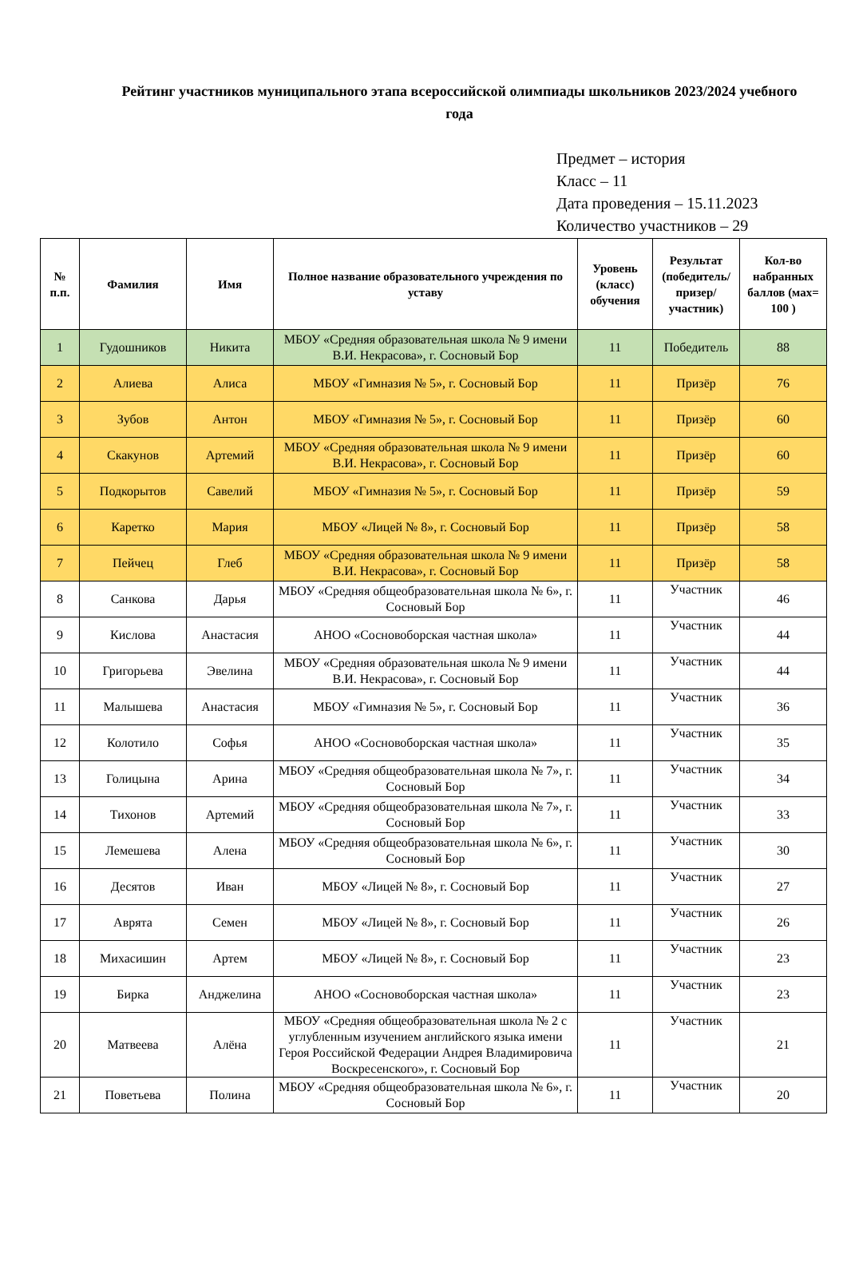Рейтинг участников муниципального этапа всероссийской олимпиады школьников 2023/2024 учебного года
Предмет – история
Класс – 11
Дата проведения – 15.11.2023
Количество участников – 29
| № п.п. | Фамилия | Имя | Полное название образовательного учреждения по уставу | Уровень (класс) обучения | Результат (победитель/ призер/ участник) | Кол-во набранных баллов (мах= 100 ) |
| --- | --- | --- | --- | --- | --- | --- |
| 1 | Гудошников | Никита | МБОУ «Средняя образовательная школа № 9 имени В.И. Некрасова», г. Сосновый Бор | 11 | Победитель | 88 |
| 2 | Алиева | Алиса | МБОУ «Гимназия № 5», г. Сосновый Бор | 11 | Призёр | 76 |
| 3 | Зубов | Антон | МБОУ «Гимназия № 5», г. Сосновый Бор | 11 | Призёр | 60 |
| 4 | Скакунов | Артемий | МБОУ «Средняя образовательная школа № 9 имени В.И. Некрасова», г. Сосновый Бор | 11 | Призёр | 60 |
| 5 | Подкорытов | Савелий | МБОУ «Гимназия № 5», г. Сосновый Бор | 11 | Призёр | 59 |
| 6 | Каретко | Мария | МБОУ «Лицей № 8», г. Сосновый Бор | 11 | Призёр | 58 |
| 7 | Пейчец | Глеб | МБОУ «Средняя образовательная школа № 9 имени В.И. Некрасова», г. Сосновый Бор | 11 | Призёр | 58 |
| 8 | Санкова | Дарья | МБОУ «Средняя общеобразовательная школа № 6», г. Сосновый Бор | 11 | Участник | 46 |
| 9 | Кислова | Анастасия | АНОО «Сосновоборская частная школа» | 11 | Участник | 44 |
| 10 | Григорьева | Эвелина | МБОУ «Средняя образовательная школа № 9 имени В.И. Некрасова», г. Сосновый Бор | 11 | Участник | 44 |
| 11 | Малышева | Анастасия | МБОУ «Гимназия № 5», г. Сосновый Бор | 11 | Участник | 36 |
| 12 | Колотило | Софья | АНОО «Сосновоборская частная школа» | 11 | Участник | 35 |
| 13 | Голицына | Арина | МБОУ «Средняя общеобразовательная школа № 7», г. Сосновый Бор | 11 | Участник | 34 |
| 14 | Тихонов | Артемий | МБОУ «Средняя общеобразовательная школа № 7», г. Сосновый Бор | 11 | Участник | 33 |
| 15 | Лемешева | Алена | МБОУ «Средняя общеобразовательная школа № 6», г. Сосновый Бор | 11 | Участник | 30 |
| 16 | Десятов | Иван | МБОУ «Лицей № 8», г. Сосновый Бор | 11 | Участник | 27 |
| 17 | Аврята | Семен | МБОУ «Лицей № 8», г. Сосновый Бор | 11 | Участник | 26 |
| 18 | Михасишин | Артем | МБОУ «Лицей № 8», г. Сосновый Бор | 11 | Участник | 23 |
| 19 | Бирка | Анджелина | АНОО «Сосновоборская частная школа» | 11 | Участник | 23 |
| 20 | Матвеева | Алёна | МБОУ «Средняя общеобразовательная школа № 2 с углубленным изучением английского языка имени Героя Российской Федерации Андрея Владимировича Воскресенского», г. Сосновый Бор | 11 | Участник | 21 |
| 21 | Поветьева | Полина | МБОУ «Средняя общеобразовательная школа № 6», г. Сосновый Бор | 11 | Участник | 20 |